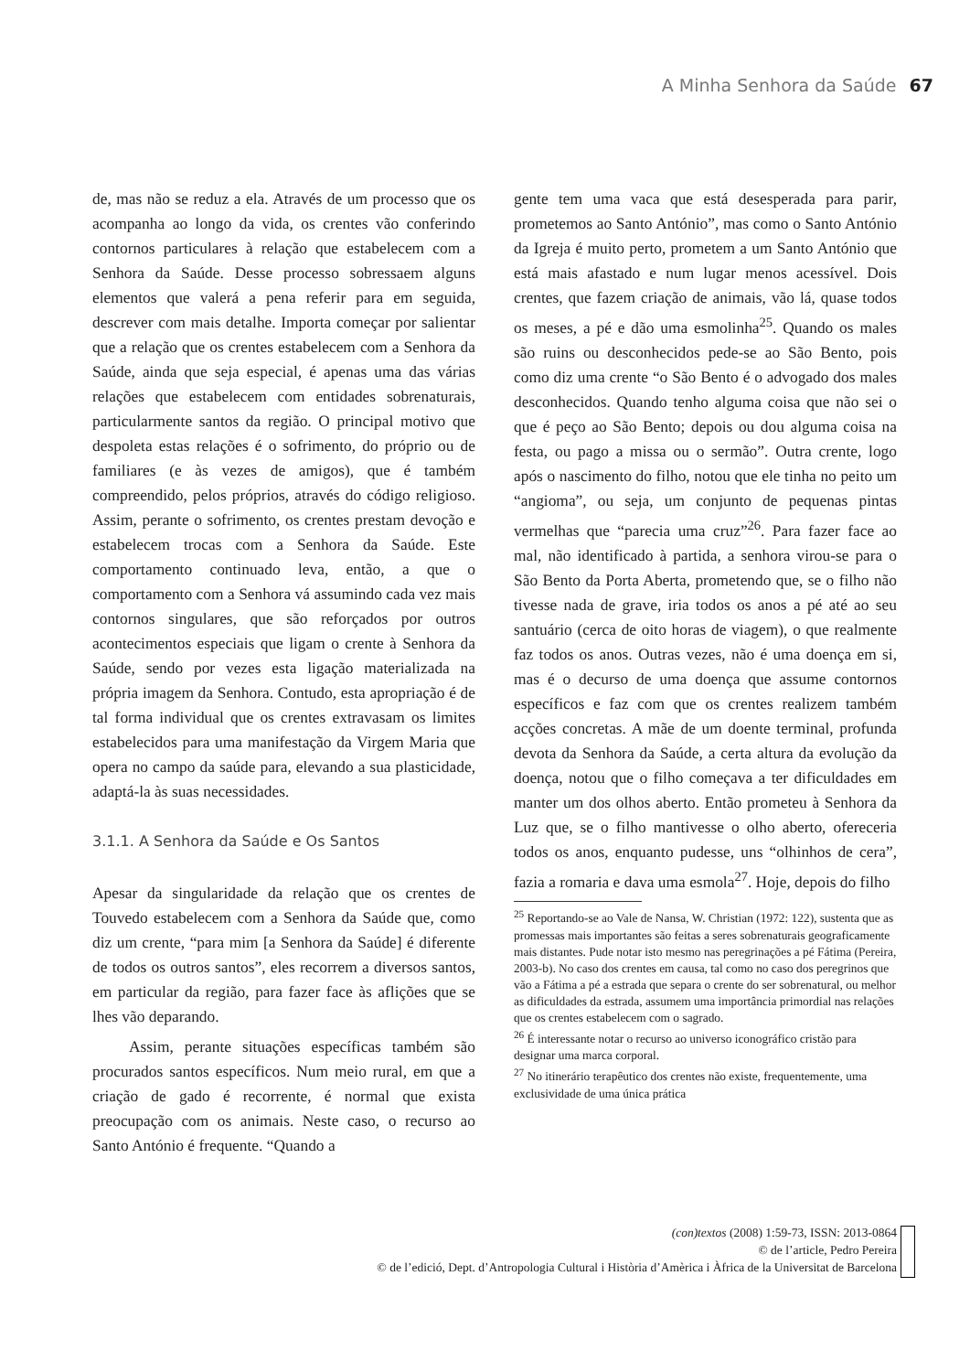A Minha Senhora da Saúde 67
de, mas não se reduz a ela. Através de um processo que os acompanha ao longo da vida, os crentes vão conferindo contornos particulares à relação que estabelecem com a Senhora da Saúde. Desse processo sobressaem alguns elementos que valerá a pena referir para em seguida, descrever com mais detalhe. Importa começar por salientar que a relação que os crentes estabelecem com a Senhora da Saúde, ainda que seja especial, é apenas uma das várias relações que estabelecem com entidades sobrenaturais, particularmente santos da região. O principal motivo que despoleta estas relações é o sofrimento, do próprio ou de familiares (e às vezes de amigos), que é também compreendido, pelos próprios, através do código religioso. Assim, perante o sofrimento, os crentes prestam devoção e estabelecem trocas com a Senhora da Saúde. Este comportamento continuado leva, então, a que o comportamento com a Senhora vá assumindo cada vez mais contornos singulares, que são reforçados por outros acontecimentos especiais que ligam o crente à Senhora da Saúde, sendo por vezes esta ligação materializada na própria imagem da Senhora. Contudo, esta apropriação é de tal forma individual que os crentes extravasam os limites estabelecidos para uma manifestação da Virgem Maria que opera no campo da saúde para, elevando a sua plasticidade, adaptá-la às suas necessidades.
3.1.1. A Senhora da Saúde e Os Santos
Apesar da singularidade da relação que os crentes de Touvedo estabelecem com a Senhora da Saúde que, como diz um crente, “para mim [a Senhora da Saúde] é diferente de todos os outros santos”, eles recorrem a diversos santos, em particular da região, para fazer face às aflições que se lhes vão deparando.
Assim, perante situações específicas também são procurados santos específicos. Num meio rural, em que a criação de gado é recorrente, é normal que exista preocupação com os animais. Neste caso, o recurso ao Santo António é frequente. “Quando a
gente tem uma vaca que está desesperada para parir, prometemos ao Santo António”, mas como o Santo António da Igreja é muito perto, prometem a um Santo António que está mais afastado e num lugar menos acessível. Dois crentes, que fazem criação de animais, vão lá, quase todos os meses, a pé e dão uma esmolinha<sup>25</sup>. Quando os males são ruins ou desconhecidos pede-se ao São Bento, pois como diz uma crente “o São Bento é o advogado dos males desconhecidos. Quando tenho alguma coisa que não sei o que é peço ao São Bento; depois ou dou alguma coisa na festa, ou pago a missa ou o sermão”. Outra crente, logo após o nascimento do filho, notou que ele tinha no peito um “angioma”, ou seja, um conjunto de pequenas pintas vermelhas que “parecia uma cruz”<sup>26</sup>. Para fazer face ao mal, não identificado à partida, a senhora virou-se para o São Bento da Porta Aberta, prometendo que, se o filho não tivesse nada de grave, iria todos os anos a pé até ao seu santuário (cerca de oito horas de viagem), o que realmente faz todos os anos. Outras vezes, não é uma doença em si, mas é o decurso de uma doença que assume contornos específicos e faz com que os crentes realizem também acções concretas. A mãe de um doente terminal, profunda devota da Senhora da Saúde, a certa altura da evolução da doença, notou que o filho começava a ter dificuldades em manter um dos olhos aberto. Então prometeu à Senhora da Luz que, se o filho mantivesse o olho aberto, ofereceria todos os anos, enquanto pudesse, uns “olhinhos de cera”, fazia a romaria e dava uma esmola<sup>27</sup>. Hoje, depois do filho
<sup>25</sup> Reportando-se ao Vale de Nansa, W. Christian (1972: 122), sustenta que as promessas mais importantes são feitas a seres sobrenaturais geograficamente mais distantes. Pude notar isto mesmo nas peregrinações a pé Fátima (Pereira, 2003-b). No caso dos crentes em causa, tal como no caso dos peregrinos que vão a Fátima a pé a estrada que separa o crente do ser sobrenatural, ou melhor as dificuldades da estrada, assumem uma importância primordial nas relações que os crentes estabelecem com o sagrado.
<sup>26</sup> É interessante notar o recurso ao universo iconográfico cristão para designar uma marca corporal.
<sup>27</sup> No itinerário terapêutico dos crentes não existe, frequentemente, uma exclusividade de uma única prática
(con)textos (2008) 1:59-73, ISSN: 2013-0864
© de l’article, Pedro Pereira
© de l’edició, Dept. d’Antropologia Cultural i Història d’Amèrica i Àfrica de la Universitat de Barcelona